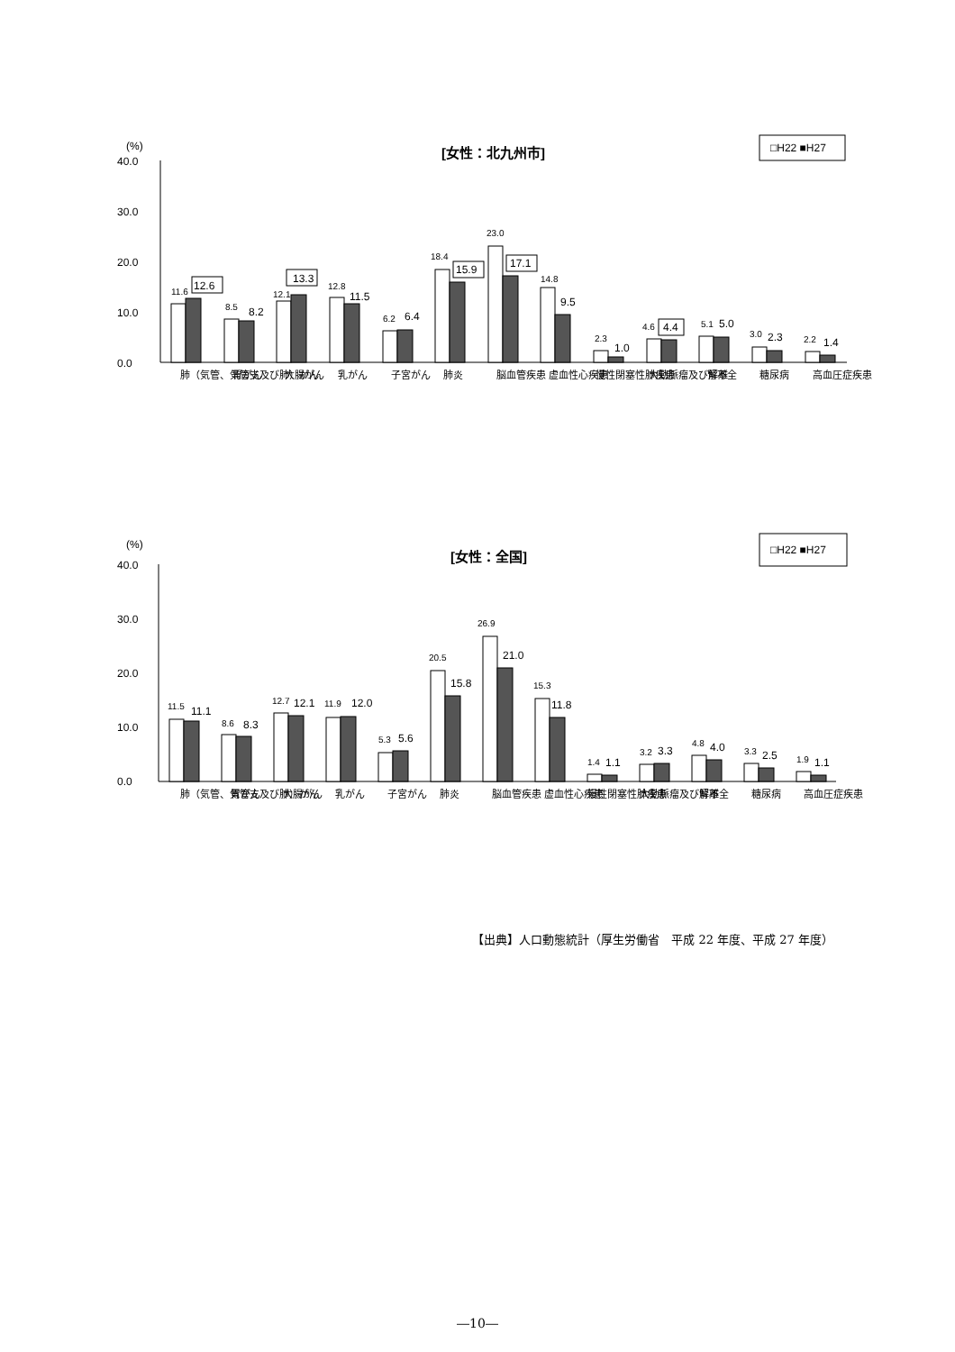(%)
[女性：北九州市]
□H22 ■H27
40.0
30.0
20.0
10.0
0.0
11.6
12.6
8.5
8.2
12.1
13.3
12.8
11.5
6.2
6.4
18.4
15.9
23.0
17.1
14.8
9.5
2.3
1.0
4.6
4.4
5.1
5.0
3.0
2.3
2.2
1.4
肺（気管、気管支及び肺）がん
胃がん
大腸がん
乳がん
子宮がん
肺炎
脳血管疾患
虚血性心疾患
慢性閉塞性肺疾患
大動脈瘤及び解離
腎不全
糖尿病
高血圧症疾患
(%)
[女性：全国]
□H22 ■H27
40.0
30.0
20.0
10.0
0.0
11.5
11.1
8.6
8.3
12.7
12.1
11.9
12.0
5.3
5.6
20.5
15.8
26.9
21.0
15.3
11.8
1.4
1.1
3.2
3.3
4.8
4.0
3.3
2.5
1.9
1.1
肺（気管、気管支及び肺）がん
胃がん
大腸がん
乳がん
子宮がん
肺炎
脳血管疾患
虚血性心疾患
慢性閉塞性肺疾患
大動脈瘤及び解離
腎不全
糖尿病
高血圧症疾患
【出典】人口動態統計（厚生労働省　平成 22 年度、平成 27 年度）
―10―